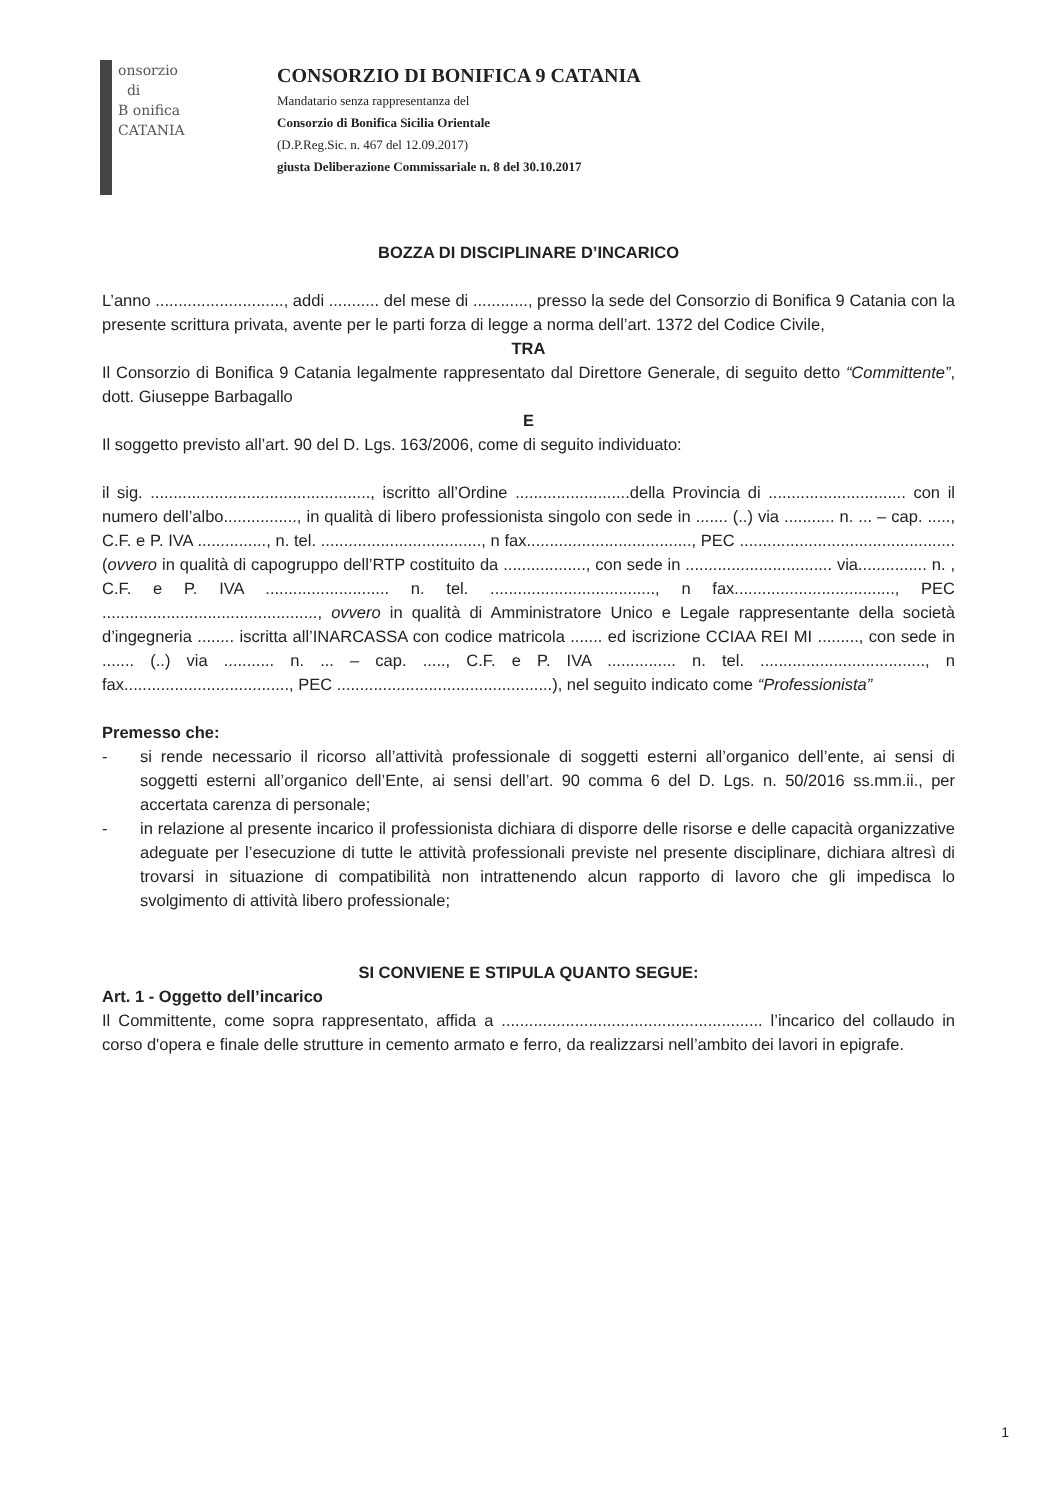onsorzio
di
B onifica
CATANIA
CONSORZIO DI BONIFICA 9 CATANIA
Mandatario senza rappresentanza del
Consorzio di Bonifica Sicilia Orientale
(D.P.Reg.Sic. n. 467 del 12.09.2017)
giusta Deliberazione Commissariale n. 8 del 30.10.2017
BOZZA DI DISCIPLINARE D’INCARICO
L’anno ............................, addi ........... del mese di ............, presso la sede del Consorzio di Bonifica 9 Catania con la presente scrittura privata, avente per le parti forza di legge a norma dell’art. 1372 del Codice Civile,
TRA
Il Consorzio di Bonifica 9 Catania legalmente rappresentato dal Direttore Generale, di seguito detto “Committente”, dott. Giuseppe Barbagallo
E
Il soggetto previsto all’art. 90 del D. Lgs. 163/2006, come di seguito individuato:
il sig. ................................................, iscritto all’Ordine .........................della Provincia di .............................. con il numero dell’albo................, in qualità di libero professionista singolo con sede in ....... (..) via ........... n. ... – cap. ....., C.F. e P. IVA ..............., n. tel. ..................................., n fax...................................., PEC ............................................... (ovvero in qualità di capogruppo dell’RTP costituito da .................., con sede in ................................ via............... n. , C.F. e P. IVA ........................... n. tel. ...................................., n fax..................................., PEC ..............................................., ovvero in qualità di Amministratore Unico e Legale rappresentante della società d’ingegneria ........ iscritta all’INARCASSA con codice matricola ....... ed iscrizione CCIAA REI MI ........., con sede in ....... (..) via ........... n. ... – cap. ....., C.F. e P. IVA ............... n. tel. ...................................., n fax...................................., PEC ...............................................), nel seguito indicato come “Professionista”
Premesso che:
- si rende necessario il ricorso all’attività professionale di soggetti esterni all’organico dell’ente, ai sensi di soggetti esterni all’organico dell’Ente, ai sensi dell’art. 90 comma 6 del D. Lgs. n. 50/2016 ss.mm.ii., per accertata carenza di personale;
- in relazione al presente incarico il professionista dichiara di disporre delle risorse e delle capacità organizzative adeguate per l’esecuzione di tutte le attività professionali previste nel presente disciplinare, dichiara altresì di trovarsi in situazione di compatibilità non intrattenendo alcun rapporto di lavoro che gli impedisca lo svolgimento di attività libero professionale;
SI CONVIENE E STIPULA QUANTO SEGUE:
Art. 1 - Oggetto dell’incarico
Il Committente, come sopra rappresentato, affida a ......................................................... l’incarico del collaudo in corso d'opera e finale delle strutture in cemento armato e ferro, da realizzarsi nell’ambito dei lavori in epigrafe.
1